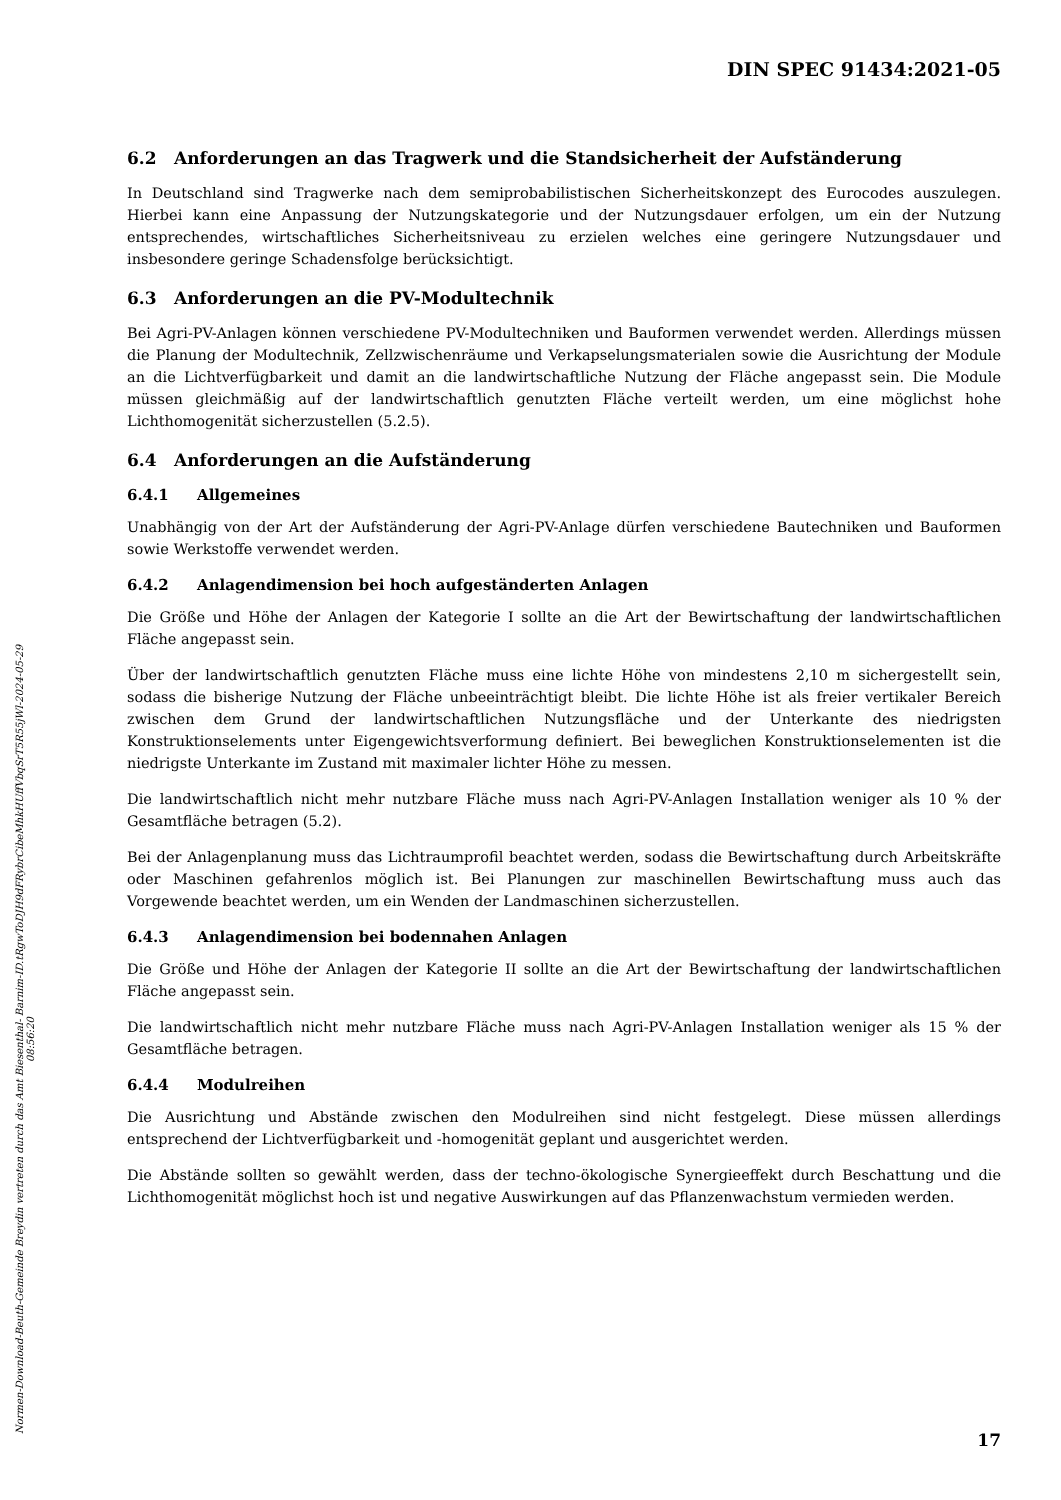DIN SPEC 91434:2021-05
6.2 Anforderungen an das Tragwerk und die Standsicherheit der Aufständerung
In Deutschland sind Tragwerke nach dem semiprobabilistischen Sicherheitskonzept des Eurocodes auszulegen. Hierbei kann eine Anpassung der Nutzungskategorie und der Nutzungsdauer erfolgen, um ein der Nutzung entsprechendes, wirtschaftliches Sicherheitsniveau zu erzielen welches eine geringere Nutzungsdauer und insbesondere geringe Schadensfolge berücksichtigt.
6.3 Anforderungen an die PV-Modultechnik
Bei Agri-PV-Anlagen können verschiedene PV-Modultechniken und Bauformen verwendet werden. Allerdings müssen die Planung der Modultechnik, Zellzwischenräume und Verkapselungsmaterialen sowie die Ausrichtung der Module an die Lichtverfügbarkeit und damit an die landwirtschaftliche Nutzung der Fläche angepasst sein. Die Module müssen gleichmäßig auf der landwirtschaftlich genutzten Fläche verteilt werden, um eine möglichst hohe Lichthomogenität sicherzustellen (5.2.5).
6.4 Anforderungen an die Aufständerung
6.4.1 Allgemeines
Unabhängig von der Art der Aufständerung der Agri-PV-Anlage dürfen verschiedene Bautechniken und Bauformen sowie Werkstoffe verwendet werden.
6.4.2 Anlagendimension bei hoch aufgeständerten Anlagen
Die Größe und Höhe der Anlagen der Kategorie I sollte an die Art der Bewirtschaftung der landwirtschaftlichen Fläche angepasst sein.
Über der landwirtschaftlich genutzten Fläche muss eine lichte Höhe von mindestens 2,10 m sichergestellt sein, sodass die bisherige Nutzung der Fläche unbeeinträchtigt bleibt. Die lichte Höhe ist als freier vertikaler Bereich zwischen dem Grund der landwirtschaftlichen Nutzungsfläche und der Unterkante des niedrigsten Konstruktionselements unter Eigengewichtsverformung definiert. Bei beweglichen Konstruktionselementen ist die niedrigste Unterkante im Zustand mit maximaler lichter Höhe zu messen.
Die landwirtschaftlich nicht mehr nutzbare Fläche muss nach Agri-PV-Anlagen Installation weniger als 10 % der Gesamtfläche betragen (5.2).
Bei der Anlagenplanung muss das Lichtraumprofil beachtet werden, sodass die Bewirtschaftung durch Arbeitskräfte oder Maschinen gefahrenlos möglich ist. Bei Planungen zur maschinellen Bewirtschaftung muss auch das Vorgewende beachtet werden, um ein Wenden der Landmaschinen sicherzustellen.
6.4.3 Anlagendimension bei bodennahen Anlagen
Die Größe und Höhe der Anlagen der Kategorie II sollte an die Art der Bewirtschaftung der landwirtschaftlichen Fläche angepasst sein.
Die landwirtschaftlich nicht mehr nutzbare Fläche muss nach Agri-PV-Anlagen Installation weniger als 15 % der Gesamtfläche betragen.
6.4.4 Modulreihen
Die Ausrichtung und Abstände zwischen den Modulreihen sind nicht festgelegt. Diese müssen allerdings entsprechend der Lichtverfügbarkeit und -homogenität geplant und ausgerichtet werden.
Die Abstände sollten so gewählt werden, dass der techno-ökologische Synergieeffekt durch Beschattung und die Lichthomogenität möglichst hoch ist und negative Auswirkungen auf das Pflanzenwachstum vermieden werden.
Normen-Download-Beuth-Gemeinde Breydin vertreten durch das Amt Biesenthal- Barnim-ID.tRgwToDJH9dFRybrCibeMhkHUffVbqSrT5R55jWl-2024-05-29 08:56:20
17